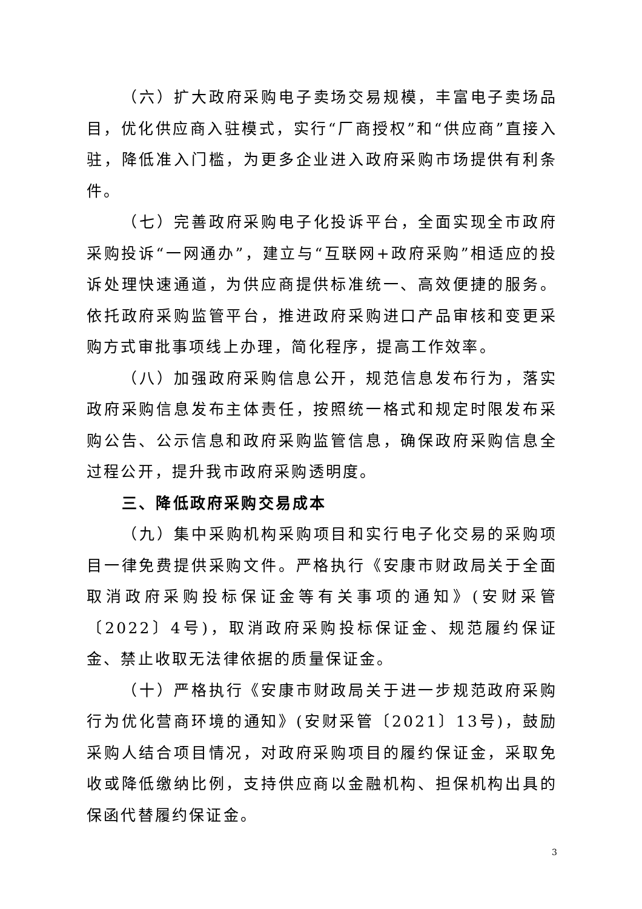（六）扩大政府采购电子卖场交易规模，丰富电子卖场品目，优化供应商入驻模式，实行“厂商授权”和“供应商”直接入驻，降低准入门槛，为更多企业进入政府采购市场提供有利条件。
（七）完善政府采购电子化投诉平台，全面实现全市政府采购投诉“一网通办”，建立与“互联网+政府采购”相适应的投诉处理快速通道，为供应商提供标准统一、高效便捷的服务。依托政府采购监管平台，推进政府采购进口产品审核和变更采购方式审批事项线上办理，简化程序，提高工作效率。
（八）加强政府采购信息公开，规范信息发布行为，落实政府采购信息发布主体责任，按照统一格式和规定时限发布采购公告、公示信息和政府采购监管信息，确保政府采购信息全过程公开，提升我市政府采购透明度。
三、降低政府采购交易成本
（九）集中采购机构采购项目和实行电子化交易的采购项目一律免费提供采购文件。严格执行《安康市财政局关于全面取消政府采购投标保证金等有关事项的通知》(安财采管〔2022〕4号)，取消政府采购投标保证金、规范履约保证金、禁止收取无法律依据的质量保证金。
（十）严格执行《安康市财政局关于进一步规范政府采购行为优化营商环境的通知》(安财采管〔2021〕13号)，鼓励采购人结合项目情况，对政府采购项目的履约保证金，采取免收或降低缴纳比例，支持供应商以金融机构、担保机构出具的保函代替履约保证金。
3